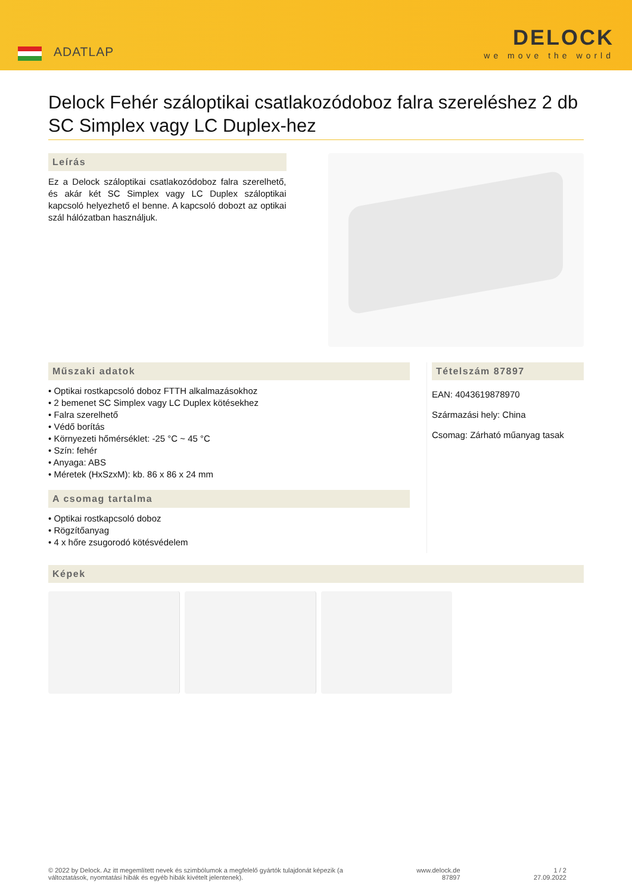ADATLAP
DELOCK
we move the world
Delock Fehér száloptikai csatlakozódoboz falra szereléshez 2 db SC Simplex vagy LC Duplex-hez
Leírás
Ez a Delock száloptikai csatlakozódoboz falra szerelhető, és akár két SC Simplex vagy LC Duplex száloptikai kapcsoló helyezhető el benne. A kapcsoló dobozt az optikai szál hálózatban használjuk.
Műszaki adatok
• Optikai rostkapcsoló doboz FTTH alkalmazásokhoz
• 2 bemenet SC Simplex vagy LC Duplex kötésekhez
• Falra szerelhető
• Védő borítás
• Környezeti hőmérséklet: -25 °C ~ 45 °C
• Szín: fehér
• Anyaga: ABS
• Méretek (HxSzxM): kb. 86 x 86 x 24 mm
A csomag tartalma
• Optikai rostkapcsoló doboz
• Rögzítőanyag
• 4 x hőre zsugorodó kötésvédelem
Tételszám 87897
EAN: 4043619878970
Származási hely: China
Csomag: Zárható műanyag tasak
Képek
© 2022 by Delock. Az itt megemlített nevek és szimbólumok a megfelelő gyártók tulajdonát képezik (a
változtatások, nyomtatási hibák és egyéb hibák kivételt jelentenek).
www.delock.de
87897
1 / 2
27.09.2022